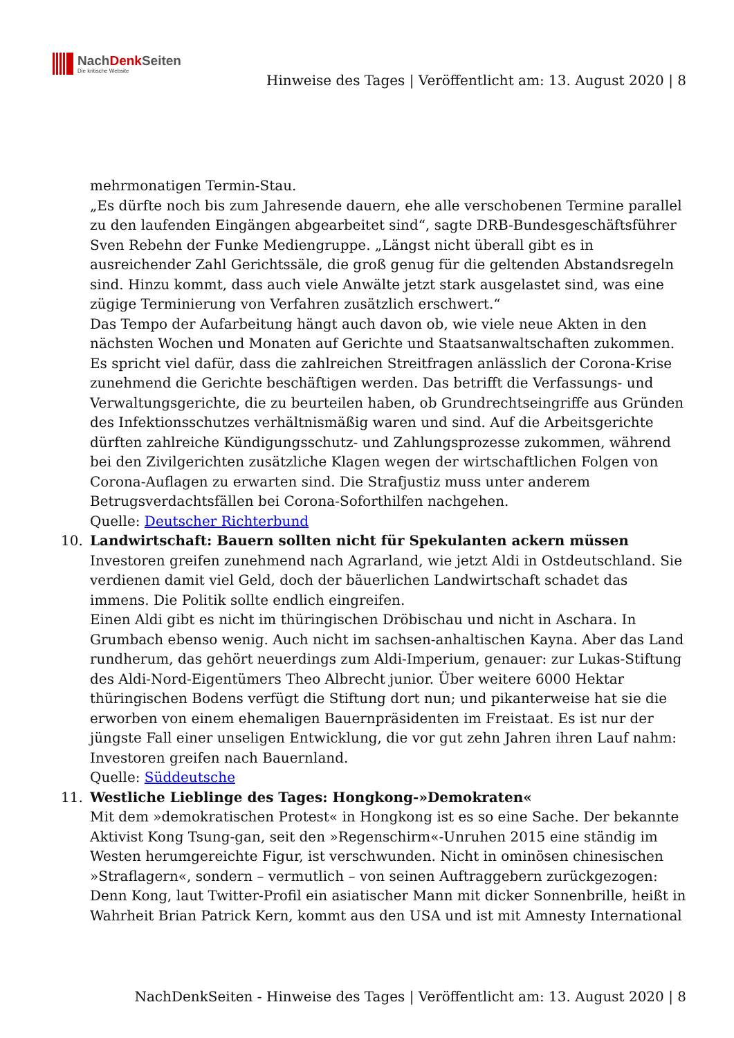NachDenk Seiten
Die kritische Website
Hinweise des Tages | Veröffentlicht am: 13. August 2020 | 8
mehrmonatigen Termin-Stau.
„Es dürfte noch bis zum Jahresende dauern, ehe alle verschobenen Termine parallel zu den laufenden Eingängen abgearbeitet sind“, sagte DRB-Bundesgeschäftsführer Sven Rebehn der Funke Mediengruppe. „Längst nicht überall gibt es in ausreichender Zahl Gerichtssäle, die groß genug für die geltenden Abstandsregeln sind. Hinzu kommt, dass auch viele Anwälte jetzt stark ausgelastet sind, was eine zügige Terminierung von Verfahren zusätzlich erschwert.“
Das Tempo der Aufarbeitung hängt auch davon ob, wie viele neue Akten in den nächsten Wochen und Monaten auf Gerichte und Staatsanwaltschaften zukommen. Es spricht viel dafür, dass die zahlreichen Streitfragen anlässlich der Corona-Krise zunehmend die Gerichte beschäftigen werden. Das betrifft die Verfassungs- und Verwaltungsgerichte, die zu beurteilen haben, ob Grundrechtseingriffe aus Gründen des Infektionsschutzes verhältnismäßig waren und sind. Auf die Arbeitsgerichte dürften zahlreiche Kündigungsschutz- und Zahlungsprozesse zukommen, während bei den Zivilgerichten zusätzliche Klagen wegen der wirtschaftlichen Folgen von Corona-Auflagen zu erwarten sind. Die Strafjustiz muss unter anderem Betrugsverdachtsfällen bei Corona-Soforthilfen nachgehen.
Quelle: Deutscher Richterbund
10. Landwirtschaft: Bauern sollten nicht für Spekulanten ackern müssen
Investoren greifen zunehmend nach Agrarland, wie jetzt Aldi in Ostdeutschland. Sie verdienen damit viel Geld, doch der bäuerlichen Landwirtschaft schadet das immens. Die Politik sollte endlich eingreifen.
Einen Aldi gibt es nicht im thüringischen Dröbischau und nicht in Aschara. In Grumbach ebenso wenig. Auch nicht im sachsen-anhaltischen Kayna. Aber das Land rundherum, das gehört neuerdings zum Aldi-Imperium, genauer: zur Lukas-Stiftung des Aldi-Nord-Eigentümers Theo Albrecht junior. Über weitere 6000 Hektar thüringischen Bodens verfügt die Stiftung dort nun; und pikanterweise hat sie die erworben von einem ehemaligen Bauernpräsidenten im Freistaat. Es ist nur der jüngste Fall einer unseligen Entwicklung, die vor gut zehn Jahren ihren Lauf nahm: Investoren greifen nach Bauernland.
Quelle: Süddeutsche
11. Westliche Lieblinge des Tages: Hongkong-»Demokraten«
Mit dem »demokratischen Protest« in Hongkong ist es so eine Sache. Der bekannte Aktivist Kong Tsung-gan, seit den »Regenschirm«-Unruhen 2015 eine ständig im Westen herumgereichte Figur, ist verschwunden. Nicht in ominösen chinesischen »Straflagern«, sondern – vermutlich – von seinen Auftraggebern zurückgezogen: Denn Kong, laut Twitter-Profil ein asiatischer Mann mit dicker Sonnenbrille, heißt in Wahrheit Brian Patrick Kern, kommt aus den USA und ist mit Amnesty International
NachDenkSeiten - Hinweise des Tages | Veröffentlicht am: 13. August 2020 | 8